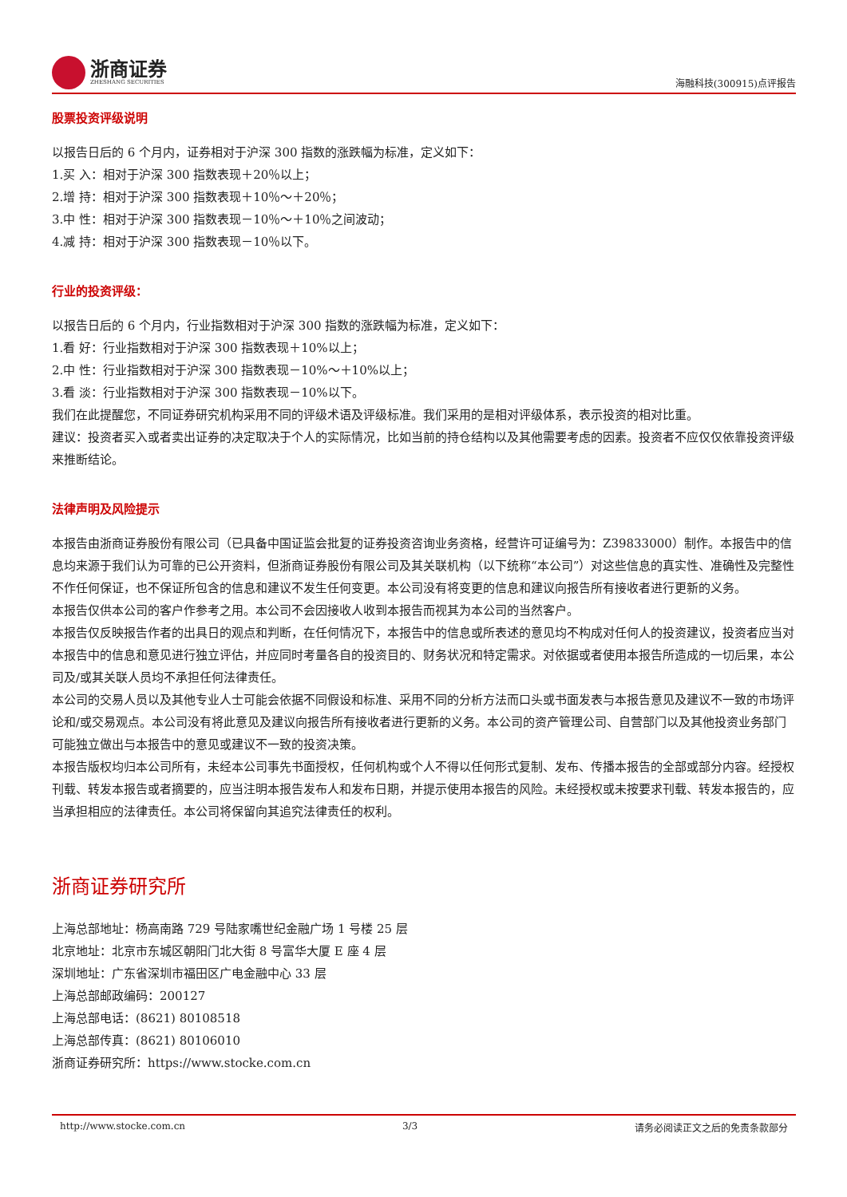浙商证券
ZHESHANG SECURITIES
海融科技(300915)点评报告
股票投资评级说明
以报告日后的 6 个月内，证券相对于沪深 300 指数的涨跌幅为标准，定义如下：
1.买 入：相对于沪深 300 指数表现＋20％以上；
2.增 持：相对于沪深 300 指数表现＋10％～＋20％；
3.中 性：相对于沪深 300 指数表现－10％～＋10％之间波动；
4.减 持：相对于沪深 300 指数表现－10％以下。
行业的投资评级：
以报告日后的 6 个月内，行业指数相对于沪深 300 指数的涨跌幅为标准，定义如下：
1.看 好：行业指数相对于沪深 300 指数表现＋10%以上；
2.中 性：行业指数相对于沪深 300 指数表现－10%～＋10%以上；
3.看 淡：行业指数相对于沪深 300 指数表现－10%以下。
我们在此提醒您，不同证券研究机构采用不同的评级术语及评级标准。我们采用的是相对评级体系，表示投资的相对比重。
建议：投资者买入或者卖出证券的决定取决于个人的实际情况，比如当前的持仓结构以及其他需要考虑的因素。投资者不应仅仅依靠投资评级来推断结论。
法律声明及风险提示
本报告由浙商证券股份有限公司（已具备中国证监会批复的证券投资咨询业务资格，经营许可证编号为：Z39833000）制作。本报告中的信息均来源于我们认为可靠的已公开资料，但浙商证券股份有限公司及其关联机构（以下统称“本公司”）对这些信息的真实性、准确性及完整性不作任何保证，也不保证所包含的信息和建议不发生任何变更。本公司没有将变更的信息和建议向报告所有接收者进行更新的义务。
本报告仅供本公司的客户作参考之用。本公司不会因接收人收到本报告而视其为本公司的当然客户。
本报告仅反映报告作者的出具日的观点和判断，在任何情况下，本报告中的信息或所表述的意见均不构成对任何人的投资建议，投资者应当对本报告中的信息和意见进行独立评估，并应同时考量各自的投资目的、财务状况和特定需求。对依据或者使用本报告所造成的一切后果，本公司及/或其关联人员均不承担任何法律责任。
本公司的交易人员以及其他专业人士可能会依据不同假设和标准、采用不同的分析方法而口头或书面发表与本报告意见及建议不一致的市场评论和/或交易观点。本公司没有将此意见及建议向报告所有接收者进行更新的义务。本公司的资产管理公司、自营部门以及其他投资业务部门可能独立做出与本报告中的意见或建议不一致的投资决策。
本报告版权均归本公司所有，未经本公司事先书面授权，任何机构或个人不得以任何形式复制、发布、传播本报告的全部或部分内容。经授权刊载、转发本报告或者摘要的，应当注明本报告发布人和发布日期，并提示使用本报告的风险。未经授权或未按要求刊载、转发本报告的，应当承担相应的法律责任。本公司将保留向其追究法律责任的权利。
浙商证券研究所
上海总部地址：杨高南路 729 号陆家嘴世纪金融广场 1 号楼 25 层
北京地址：北京市东城区朝阳门北大街 8 号富华大厦 E 座 4 层
深圳地址：广东省深圳市福田区广电金融中心 33 层
上海总部邮政编码：200127
上海总部电话：(8621) 80108518
上海总部传真：(8621) 80106010
浙商证券研究所：https://www.stocke.com.cn
http://www.stocke.com.cn 3/3 请务必阅读正文之后的免责条款部分